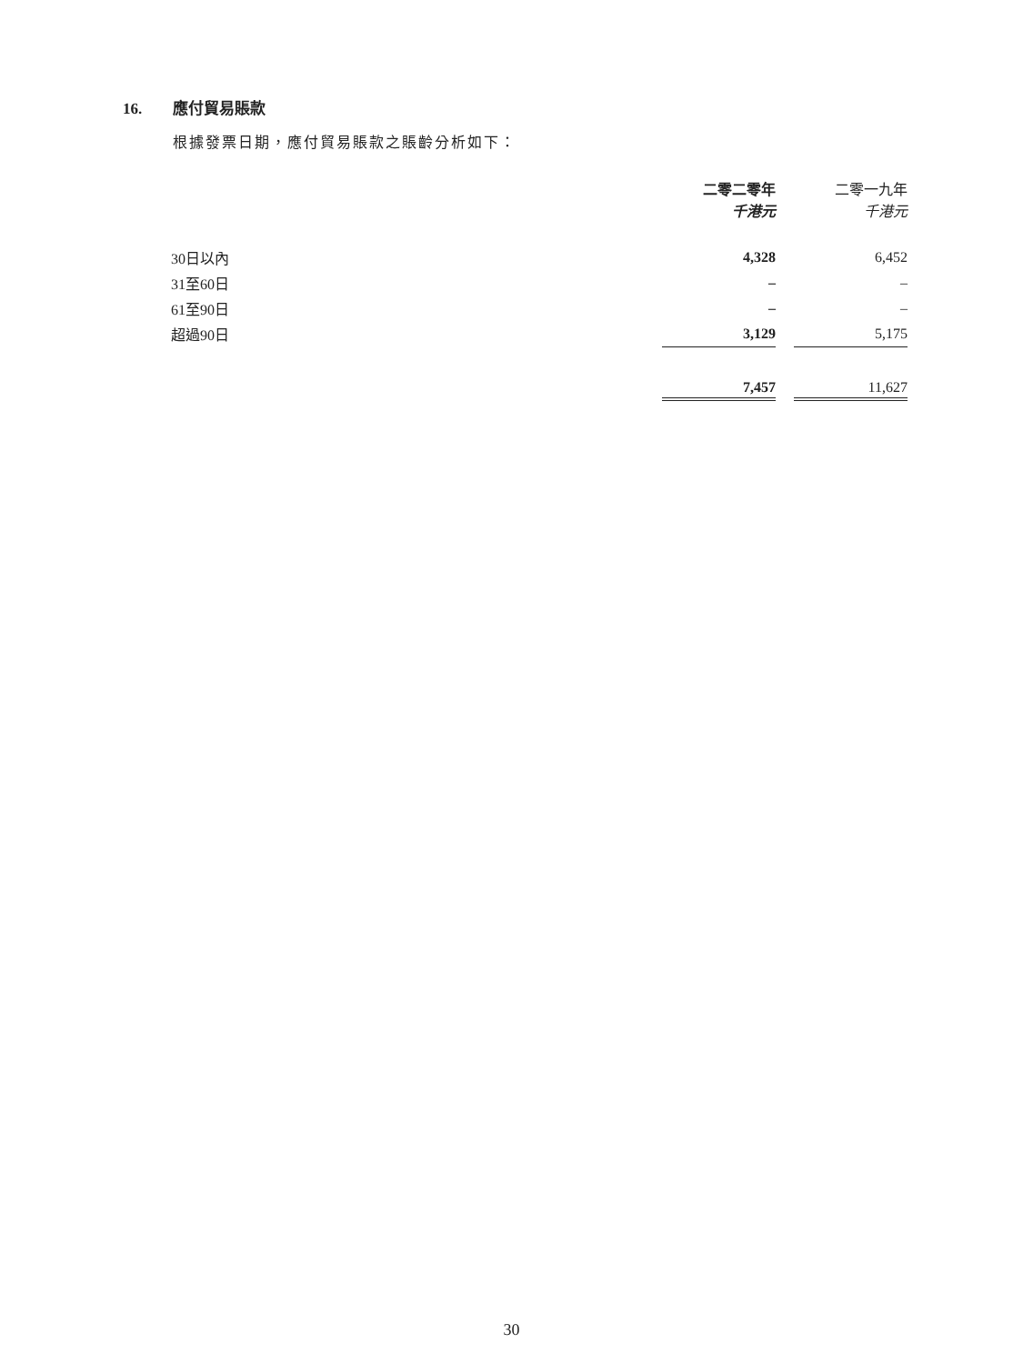16. 應付貿易賬款
根據發票日期，應付貿易賬款之賬齡分析如下：
| | 二零二零年 千港元 | | 二零一九年 千港元 |
| 30日以內 | 4,328 | | 6,452 |
| 31至60日 | – | | – |
| 61至90日 | – | | – |
| 超過90日 | 3,129 | | 5,175 |
| | 7,457 | | 11,627 |
30